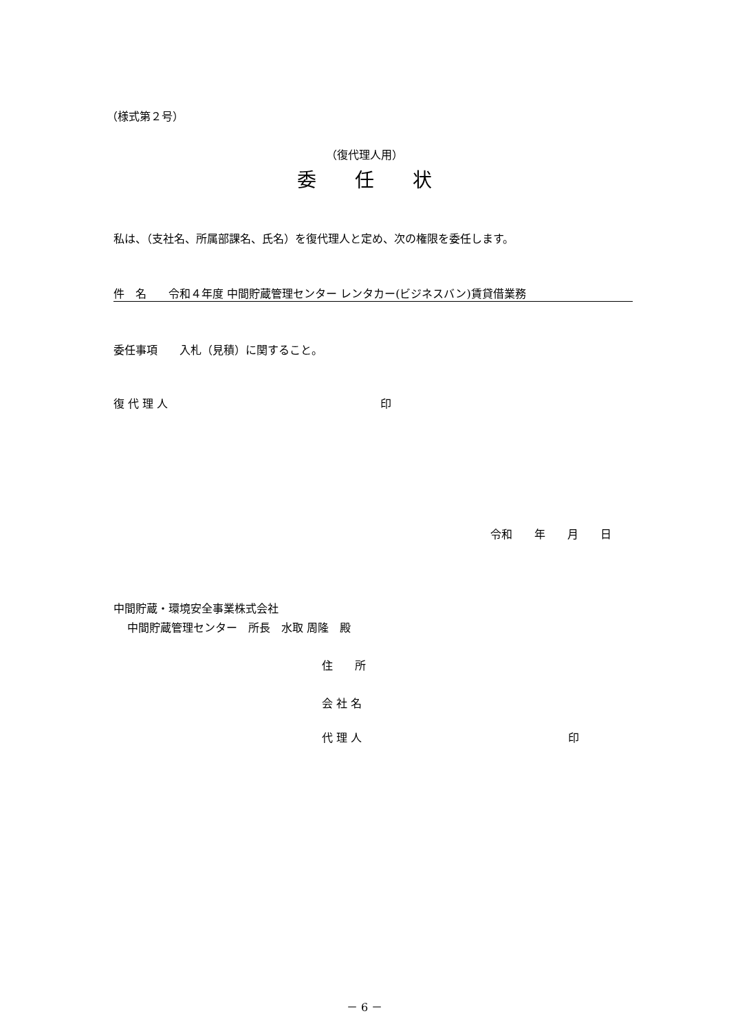（様式第２号）
（復代理人用）
委　　任　　状
私は、（支社名、所属部課名、氏名）を復代理人と定め、次の権限を委任します。
件　名　　令和４年度 中間貯蔵管理センター レンタカー(ビジネスバン)賃貸借業務
委任事項　　入札（見積）に関すること。
復 代 理 人 印
令和　　年　　月　　日
中間貯蔵・環境安全事業株式会社
中間貯蔵管理センター　所長　水取 周隆　殿
住　　所
会 社 名
代 理 人 印
－ 6 －